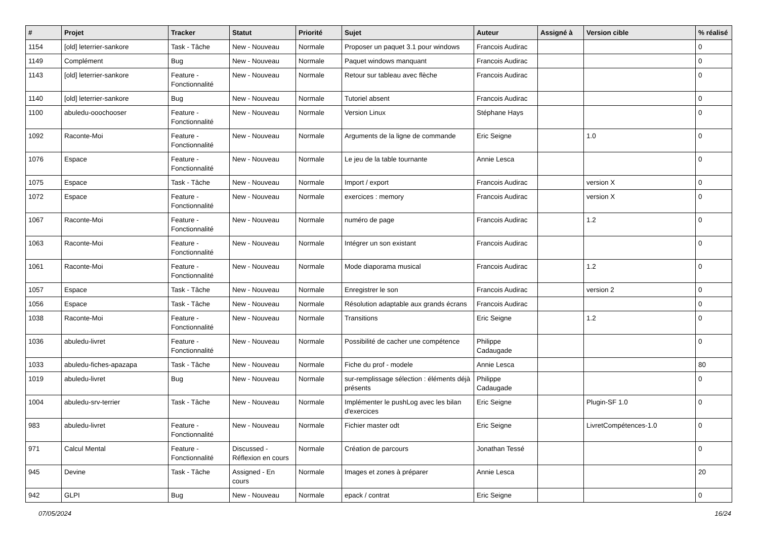| # | Projet | Tracker | Statut | Priorité | Sujet | Auteur | Assigné à | Version cible | % réalisé |
| --- | --- | --- | --- | --- | --- | --- | --- | --- | --- |
| 1154 | [old] leterrier-sankore | Task - Tâche | New - Nouveau | Normale | Proposer un paquet 3.1 pour windows | Francois Audirac | | | 0 |
| 1149 | Complément | Bug | New - Nouveau | Normale | Paquet windows manquant | Francois Audirac | | | 0 |
| 1143 | [old] leterrier-sankore | Feature - Fonctionnalité | New - Nouveau | Normale | Retour sur tableau avec flèche | Francois Audirac | | | 0 |
| 1140 | [old] leterrier-sankore | Bug | New - Nouveau | Normale | Tutoriel absent | Francois Audirac | | | 0 |
| 1100 | abuledu-ooochooser | Feature - Fonctionnalité | New - Nouveau | Normale | Version Linux | Stéphane Hays | | | 0 |
| 1092 | Raconte-Moi | Feature - Fonctionnalité | New - Nouveau | Normale | Arguments de la ligne de commande | Eric Seigne | | 1.0 | 0 |
| 1076 | Espace | Feature - Fonctionnalité | New - Nouveau | Normale | Le jeu de la table tournante | Annie Lesca | | | 0 |
| 1075 | Espace | Task - Tâche | New - Nouveau | Normale | Import / export | Francois Audirac | | version X | 0 |
| 1072 | Espace | Feature - Fonctionnalité | New - Nouveau | Normale | exercices : memory | Francois Audirac | | version X | 0 |
| 1067 | Raconte-Moi | Feature - Fonctionnalité | New - Nouveau | Normale | numéro de page | Francois Audirac | | 1.2 | 0 |
| 1063 | Raconte-Moi | Feature - Fonctionnalité | New - Nouveau | Normale | Intégrer un son existant | Francois Audirac | | | 0 |
| 1061 | Raconte-Moi | Feature - Fonctionnalité | New - Nouveau | Normale | Mode diaporama musical | Francois Audirac | | 1.2 | 0 |
| 1057 | Espace | Task - Tâche | New - Nouveau | Normale | Enregistrer le son | Francois Audirac | | version 2 | 0 |
| 1056 | Espace | Task - Tâche | New - Nouveau | Normale | Résolution adaptable aux grands écrans | Francois Audirac | | | 0 |
| 1038 | Raconte-Moi | Feature - Fonctionnalité | New - Nouveau | Normale | Transitions | Eric Seigne | | 1.2 | 0 |
| 1036 | abuledu-livret | Feature - Fonctionnalité | New - Nouveau | Normale | Possibilité de cacher une compétence | Philippe Cadaugade | | | 0 |
| 1033 | abuledu-fiches-apazapa | Task - Tâche | New - Nouveau | Normale | Fiche du prof - modele | Annie Lesca | | | 80 |
| 1019 | abuledu-livret | Bug | New - Nouveau | Normale | sur-remplissage sélection : éléments déjà présents | Philippe Cadaugade | | | 0 |
| 1004 | abuledu-srv-terrier | Task - Tâche | New - Nouveau | Normale | Implémenter le pushLog avec les bilan d'exercices | Eric Seigne | | Plugin-SF 1.0 | 0 |
| 983 | abuledu-livret | Feature - Fonctionnalité | New - Nouveau | Normale | Fichier master odt | Eric Seigne | | LivretCompétences-1.0 | 0 |
| 971 | Calcul Mental | Feature - Fonctionnalité | Discussed - Réflexion en cours | Normale | Création de parcours | Jonathan Tessé | | | 0 |
| 945 | Devine | Task - Tâche | Assigned - En cours | Normale | Images et zones à préparer | Annie Lesca | | | 20 |
| 942 | GLPI | Bug | New - Nouveau | Normale | epack / contrat | Eric Seigne | | | 0 |
07/05/2024 16/24